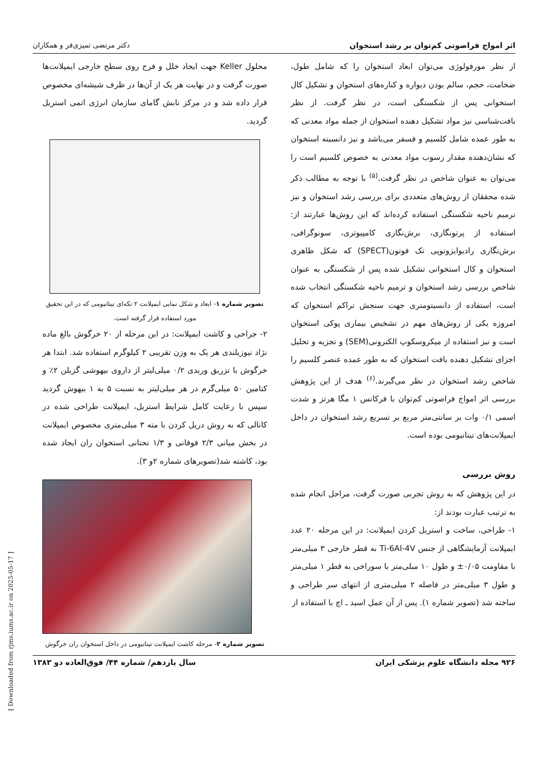اثر امواج فراصوتی کم‌توان بر رشد استخوان دکتر مرتضی تمیزی‌فر و همکاران
از نظر مورفولوژی می‌توان ابعاد استخوان را که شامل طول، ضخامت، حجم، سالم بودن دیواره و کناره‌های استخوان و تشکیل کال استخوانی پس از شکستگی است، در نظر گرفت. از نظر بافت‌شناسی نیز مواد تشکیل دهنده استخوان از جمله مواد معدنی که به طور عمده شامل کلسیم و فسفر می‌باشد و نیز دانسیته استخوان که نشان‌دهنده مقدار رسوب مواد معدنی به خصوص کلسیم است را می‌توان به عنوان شاخص در نظر گرفت.<sup>(۵)</sup> با توجه به مطالب ذکر شده محققان از روش‌های متعددی برای بررسی رشد استخوان و نیز ترمیم ناحیه شکستگی استفاده کرده‌اند که این روش‌ها عبارتند از: استفاده از پرتونگاری، برش‌نگاری کامپیوتری، سونوگرافی، برش‌نگاری رادیوایزوتوپی تک فوتون(SPECT) که شکل ظاهری استخوان و کال استخوانی تشکیل شده پس از شکستگی به عنوان شاخص بررسی رشد استخوان و ترمیم ناحیه شکستگی انتخاب شده است، استفاده از دانسیتومتری جهت سنجش تراکم استخوان که امروزه یکی از روش‌های مهم در تشخیص بیماری پوکی استخوان است و نیز استفاده از میکروسکوپ الکترونی(SEM) و تجزیه و تحلیل اجزای تشکیل دهنده بافت استخوان که به طور عمده عنصر کلسیم را شاخص رشد استخوان در نظر می‌گیرند.<sup>(۶)</sup> هدف از این پژوهش بررسی اثر امواج فراصوتی کم‌توان با فرکانس ۱ مگا هرتز و شدت اسمی ۰/۱ وات بر سانتی‌متر مربع بر تسریع رشد استخوان در داخل ایمپلانت‌های تیتانیومی بوده است.
روش بررسی
در این پژوهش که به روش تجربی صورت گرفت، مراحل انجام شده به ترتیب عبارت بودند از:
۱- طراحی، ساخت و استریل کردن ایمپلانت: در این مرحله ۲۰ عدد ایمپلانت آزمایشگاهی از جنس Ti-6Al-4V به قطر خارجی ۳ میلی‌متر با مقاومت ۰/۰۵± و طول ۱۰ میلی‌متر با سوراخی به قطر ۱ میلی‌متر و طول ۳ میلی‌متر در فاصله ۲ میلی‌متری از انتهای سر طراحی و ساخته شد (تصویر شماره ۱). پس از آن عمل اسید ـ اچ با استفاده از
محلول Keller جهت ایجاد خلل و فرج روی سطح خارجی ایمپلانت‌ها صورت گرفت و در نهایت هر یک از آن‌ها در ظرف شیشه‌ای مخصوص قرار داده شد و در مرکز تابش گامای سازمان انرژی اتمی استریل گردید.
تصویر شماره ۱- ابعاد و شکل نمایی ایمپلانت ۲ تکه‌ای تیتانیومی که در این تحقیق مورد استفاده قرار گرفته است.
۲- جراحی و کاشت ایمپلانت: در این مرحله از ۲۰ خرگوش بالغ ماده نژاد نیوزیلندی هر یک به وزن تقریبی ۲ کیلوگرم استفاده شد. ابتدا هر خرگوش با تزریق وریدی ۰/۲ میلی‌لیتر از داروی بیهوشی گزیلن ۲٪ و کتامین ۵۰ میلی‌گرم در هر میلی‌لیتر به نسبت ۵ به ۱ بیهوش گردید سپس با رعایت کامل شرایط استریل، ایمپلانت طراحی شده در کانالی که به روش دریل کردن با مته ۳ میلی‌متری مخصوص ایمپلانت در بخش میانی ۲/۳ فوقانی و ۱/۳ تحتانی استخوان ران ایجاد شده بود، کاشته شد(تصویرهای شماره ۲و ۳).
تصویر شماره ۲- مرحله کاشت ایمپلانت تیتانیومی در داخل استخوان ران خرگوش
۹۲۶ مجله دانشگاه علوم پزشکی ایران سال یازدهم/ شماره ۴۴/ فوق‌العاده دو ۱۳۸۳
[ Downloaded from rjms.iums.ac.ir on 2025-05-17 ]